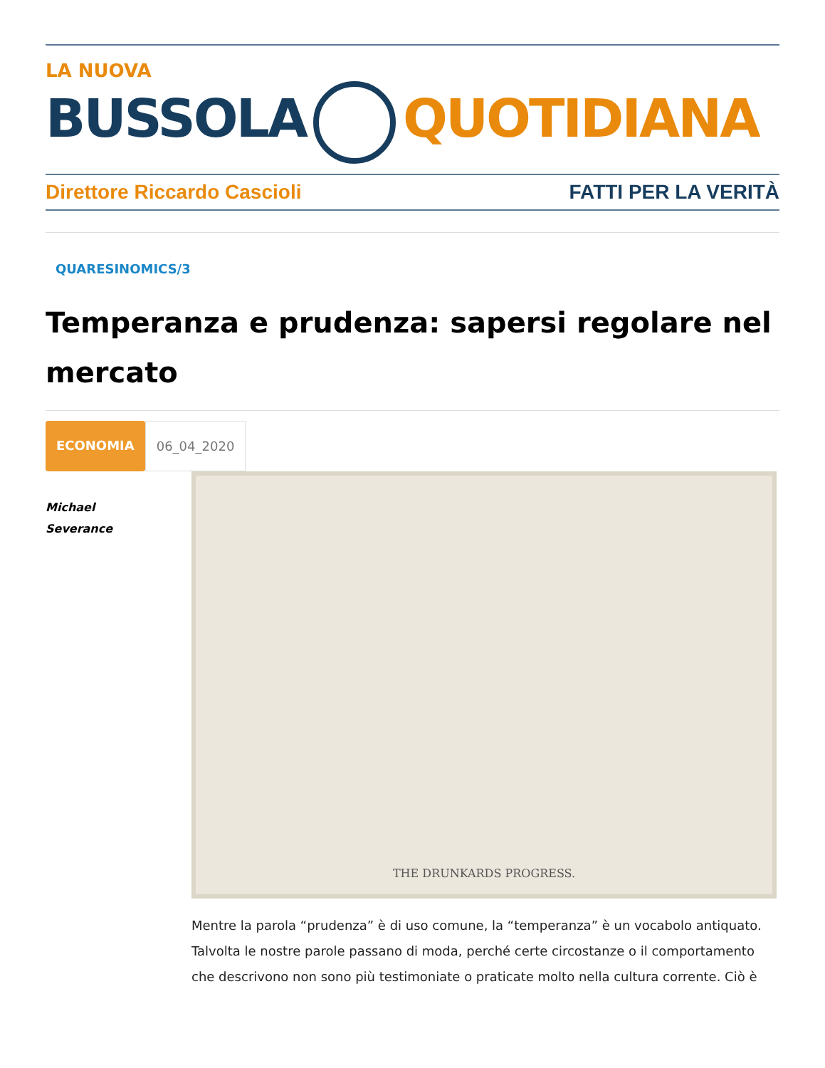LA NUOVA
BUSSOLA QUOTIDIANA
Direttore Riccardo Cascioli FATTI PER LA VERITÀ
QUARESINOMICS/3
Temperanza e prudenza: sapersi regolare nel mercato
ECONOMIA 06_04_2020
Michael
Severance
THE DRUNKARDS PROGRESS.
Mentre la parola “prudenza” è di uso comune, la “temperanza” è un vocabolo antiquato. Talvolta le nostre parole passano di moda, perché certe circostanze o il comportamento che descrivono non sono più testimoniate o praticate molto nella cultura corrente. Ciò è